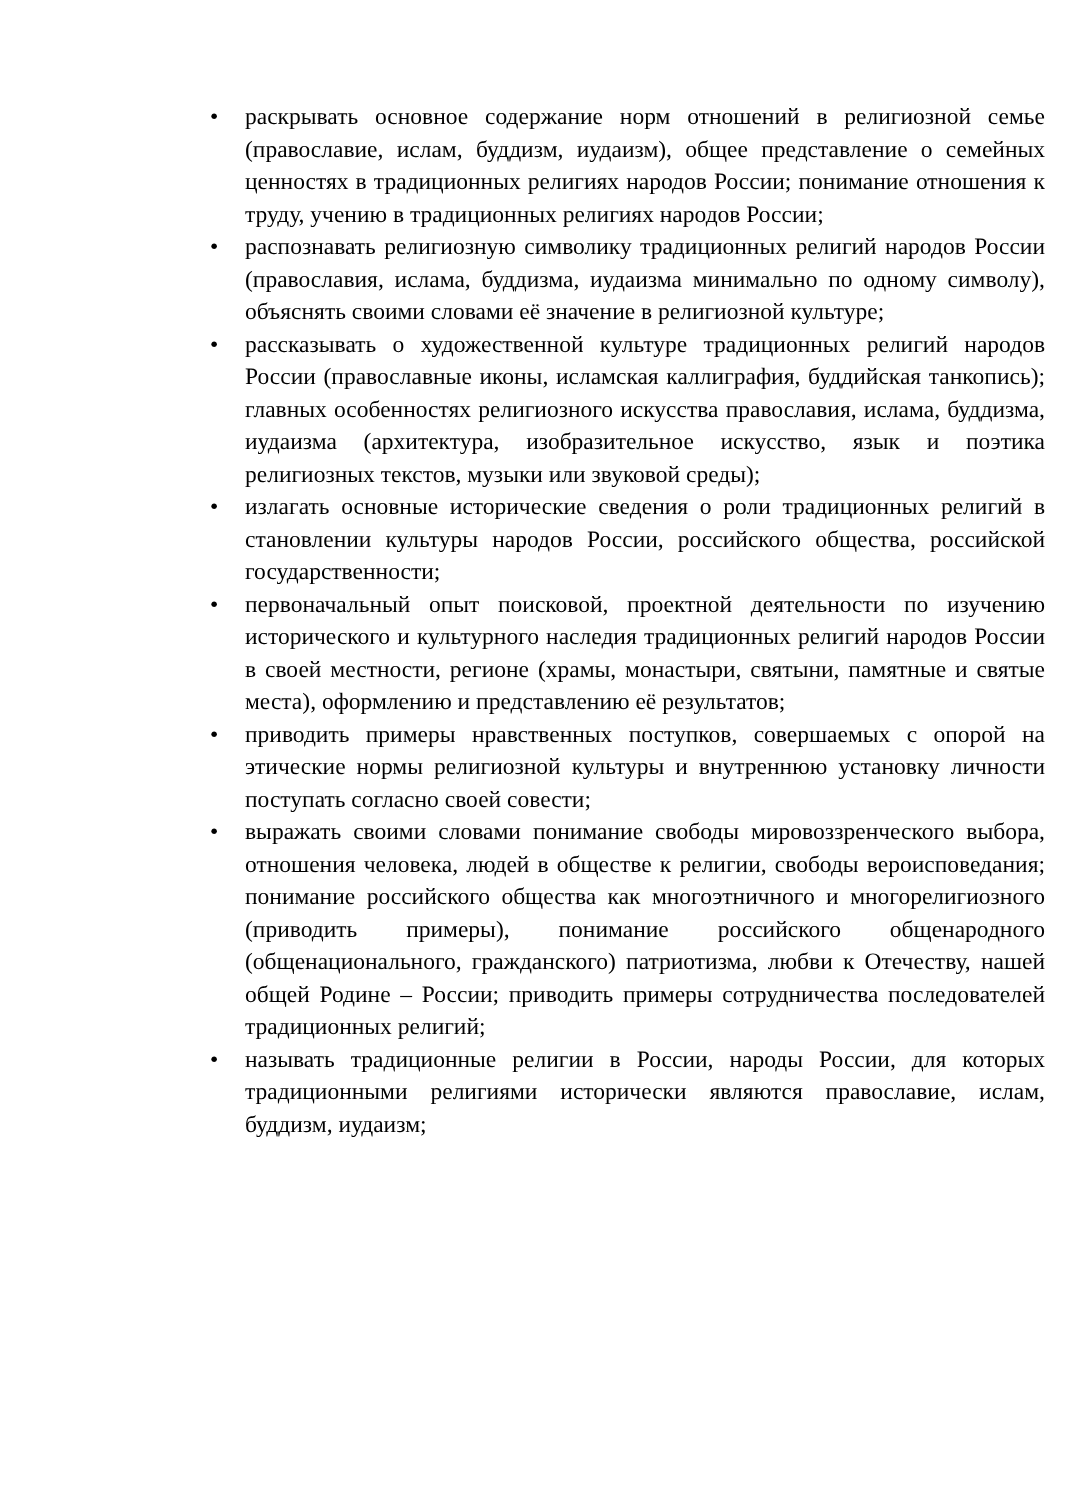• раскрывать основное содержание норм отношений в религиозной семье (православие, ислам, буддизм, иудаизм), общее представление о семейных ценностях в традиционных религиях народов России; понимание отношения к труду, учению в традиционных религиях народов России;
• распознавать религиозную символику традиционных религий народов России (православия, ислама, буддизма, иудаизма минимально по одному символу), объяснять своими словами её значение в религиозной культуре;
• рассказывать о художественной культуре традиционных религий народов России (православные иконы, исламская каллиграфия, буддийская танкопись); главных особенностях религиозного искусства православия, ислама, буддизма, иудаизма (архитектура, изобразительное искусство, язык и поэтика религиозных текстов, музыки или звуковой среды);
• излагать основные исторические сведения о роли традиционных религий в становлении культуры народов России, российского общества, российской государственности;
• первоначальный опыт поисковой, проектной деятельности по изучению исторического и культурного наследия традиционных религий народов России в своей местности, регионе (храмы, монастыри, святыни, памятные и святые места), оформлению и представлению её результатов;
• приводить примеры нравственных поступков, совершаемых с опорой на этические нормы религиозной культуры и внутреннюю установку личности поступать согласно своей совести;
• выражать своими словами понимание свободы мировоззренческого выбора, отношения человека, людей в обществе к религии, свободы вероисповедания; понимание российского общества как многоэтничного и многорелигиозного (приводить примеры), понимание российского общенародного (общенационального, гражданского) патриотизма, любви к Отечеству, нашей общей Родине – России; приводить примеры сотрудничества последователей традиционных религий;
• называть традиционные религии в России, народы России, для которых традиционными религиями исторически являются православие, ислам, буддизм, иудаизм;